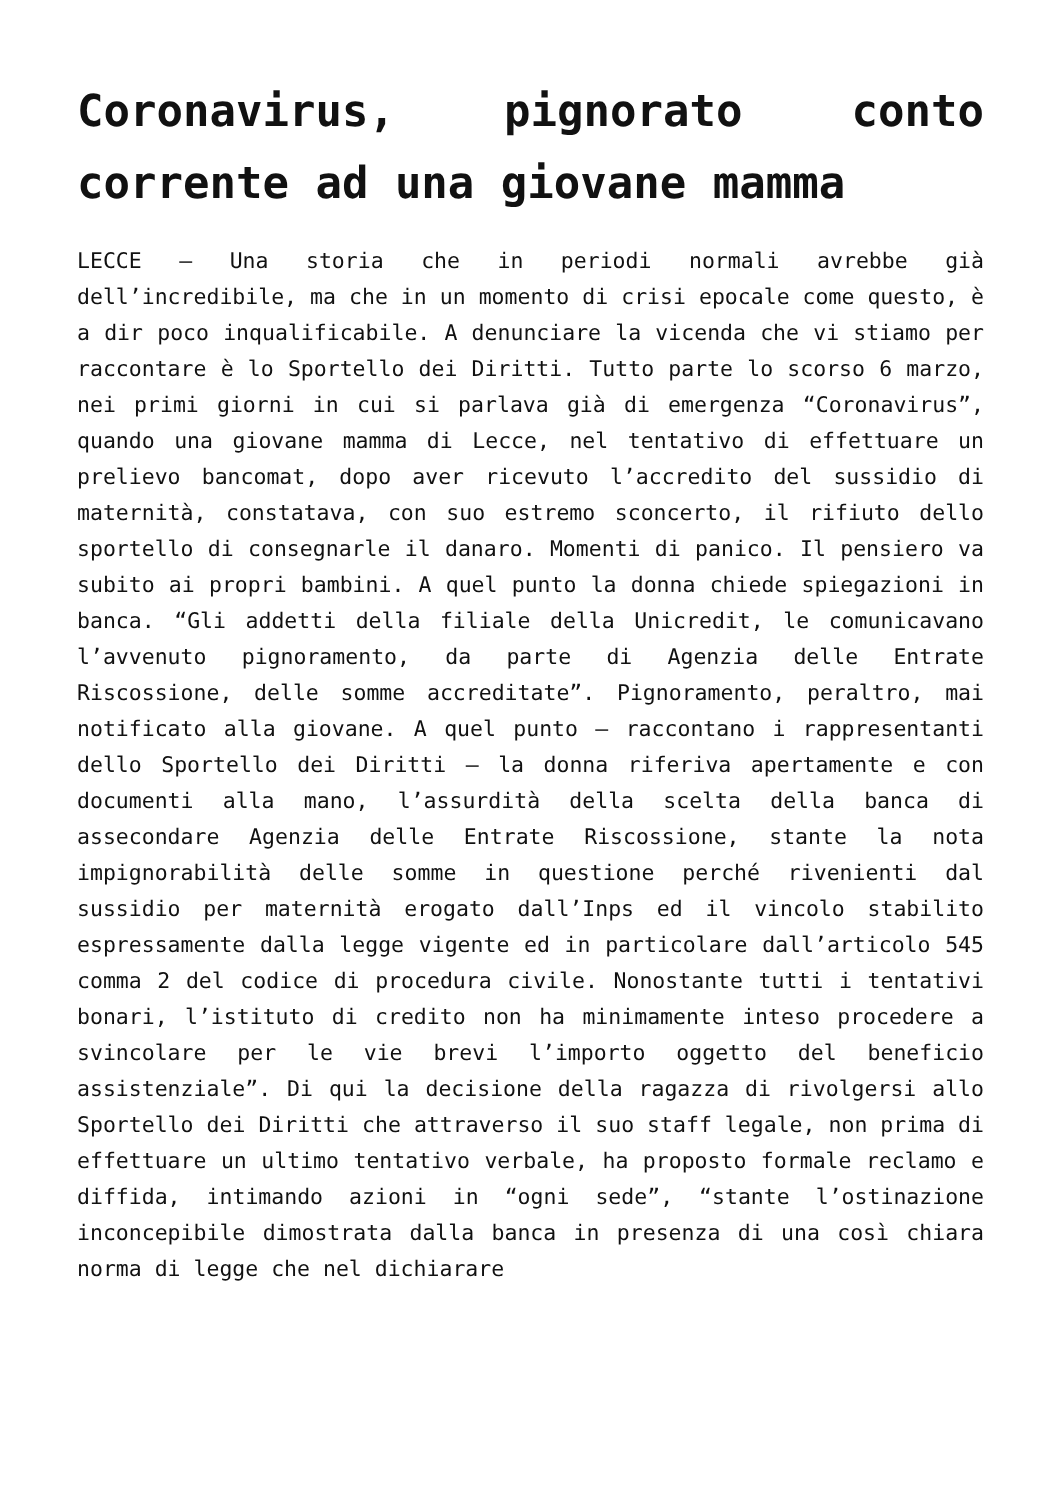Coronavirus, pignorato conto corrente ad una giovane mamma
LECCE – Una storia che in periodi normali avrebbe già dell’incredibile, ma che in un momento di crisi epocale come questo, è a dir poco inqualificabile. A denunciare la vicenda che vi stiamo per raccontare è lo Sportello dei Diritti. Tutto parte lo scorso 6 marzo, nei primi giorni in cui si parlava già di emergenza “Coronavirus”, quando una giovane mamma di Lecce, nel tentativo di effettuare un prelievo bancomat, dopo aver ricevuto l’accredito del sussidio di maternità, constatava, con suo estremo sconcerto, il rifiuto dello sportello di consegnarle il danaro. Momenti di panico. Il pensiero va subito ai propri bambini. A quel punto la donna chiede spiegazioni in banca. “Gli addetti della filiale della Unicredit, le comunicavano l’avvenuto pignoramento, da parte di Agenzia delle Entrate Riscossione, delle somme accreditate”. Pignoramento, peraltro, mai notificato alla giovane. A quel punto – raccontano i rappresentanti dello Sportello dei Diritti – la donna riferiva apertamente e con documenti alla mano, l’assurdità della scelta della banca di assecondare Agenzia delle Entrate Riscossione, stante la nota impignorabilità delle somme in questione perché rivenienti dal sussidio per maternità erogato dall’Inps ed il vincolo stabilito espressamente dalla legge vigente ed in particolare dall’articolo 545 comma 2 del codice di procedura civile. Nonostante tutti i tentativi bonari, l’istituto di credito non ha minimamente inteso procedere a svincolare per le vie brevi l’importo oggetto del beneficio assistenziale”. Di qui la decisione della ragazza di rivolgersi allo Sportello dei Diritti che attraverso il suo staff legale, non prima di effettuare un ultimo tentativo verbale, ha proposto formale reclamo e diffida, intimando azioni in “ogni sede”, “stante l’ostinazione inconcepibile dimostrata dalla banca in presenza di una così chiara norma di legge che nel dichiarare